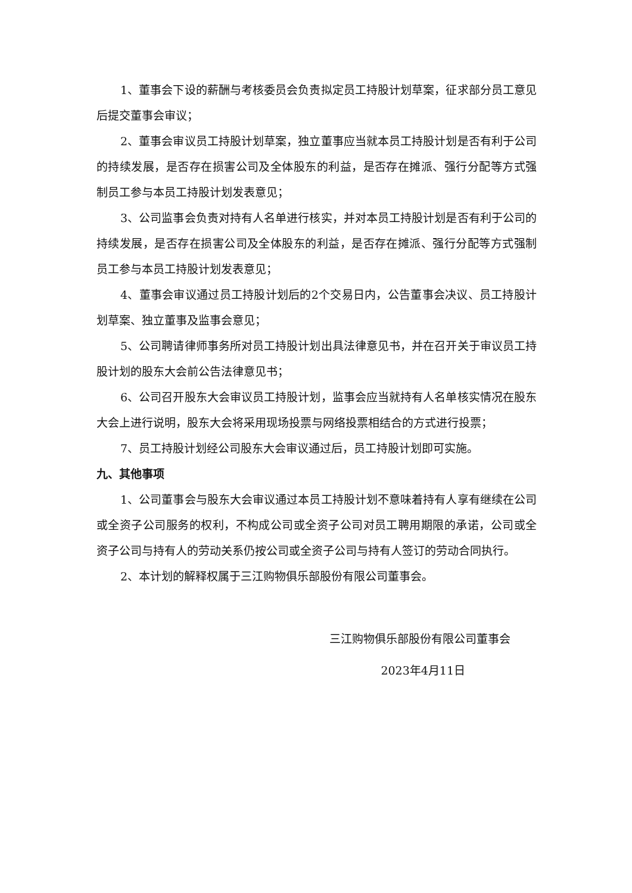1、董事会下设的薪酬与考核委员会负责拟定员工持股计划草案，征求部分员工意见后提交董事会审议；
2、董事会审议员工持股计划草案，独立董事应当就本员工持股计划是否有利于公司的持续发展，是否存在损害公司及全体股东的利益，是否存在摊派、强行分配等方式强制员工参与本员工持股计划发表意见；
3、公司监事会负责对持有人名单进行核实，并对本员工持股计划是否有利于公司的持续发展，是否存在损害公司及全体股东的利益，是否存在摊派、强行分配等方式强制员工参与本员工持股计划发表意见；
4、董事会审议通过员工持股计划后的2个交易日内，公告董事会决议、员工持股计划草案、独立董事及监事会意见；
5、公司聘请律师事务所对员工持股计划出具法律意见书，并在召开关于审议员工持股计划的股东大会前公告法律意见书；
6、公司召开股东大会审议员工持股计划，监事会应当就持有人名单核实情况在股东大会上进行说明，股东大会将采用现场投票与网络投票相结合的方式进行投票；
7、员工持股计划经公司股东大会审议通过后，员工持股计划即可实施。
九、其他事项
1、公司董事会与股东大会审议通过本员工持股计划不意味着持有人享有继续在公司或全资子公司服务的权利，不构成公司或全资子公司对员工聘用期限的承诺，公司或全资子公司与持有人的劳动关系仍按公司或全资子公司与持有人签订的劳动合同执行。
2、本计划的解释权属于三江购物俱乐部股份有限公司董事会。
三江购物俱乐部股份有限公司董事会
2023年4月11日